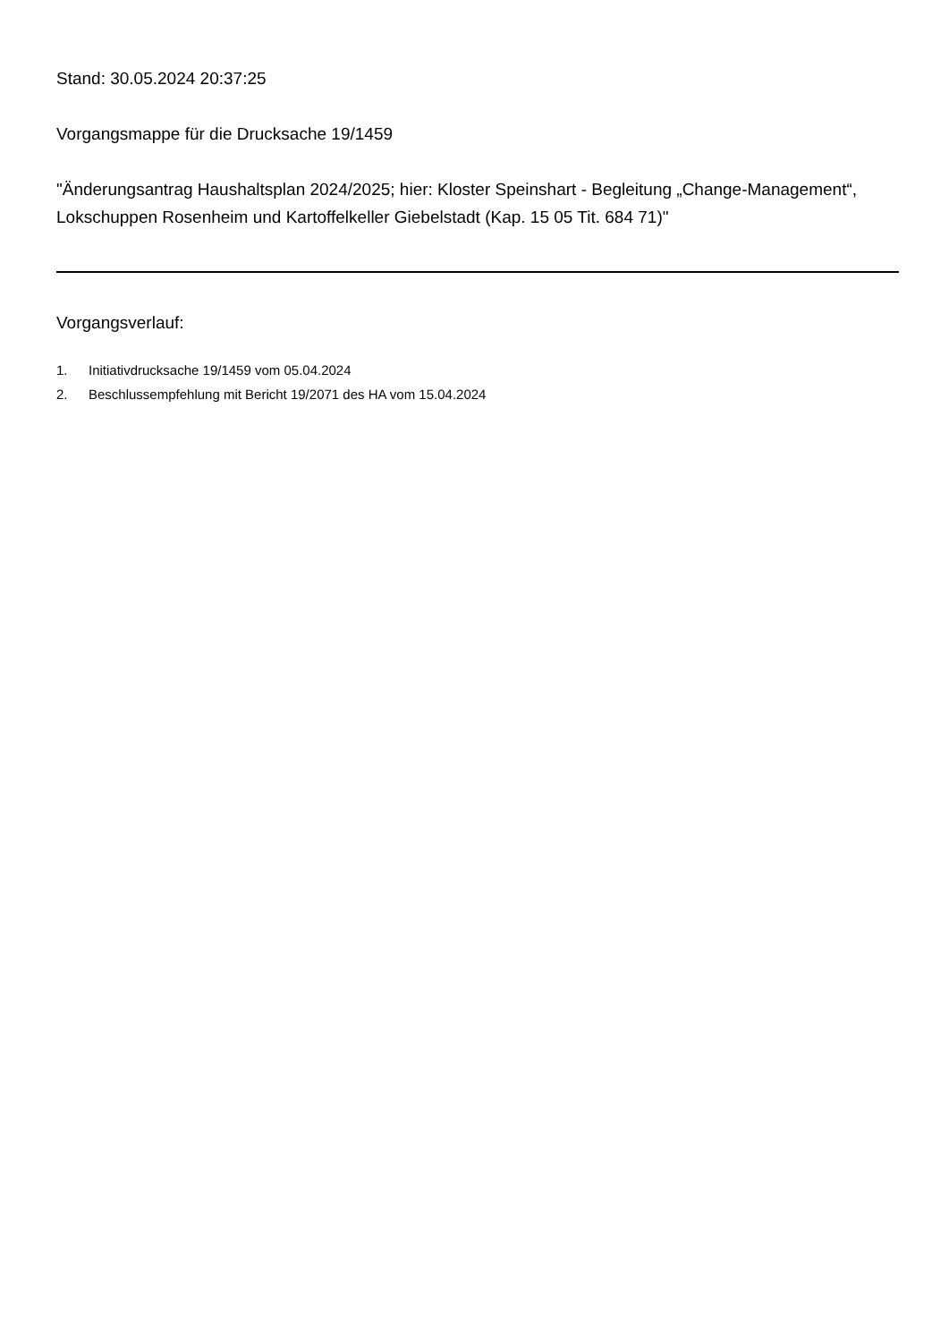Stand: 30.05.2024 20:37:25
Vorgangsmappe für die Drucksache 19/1459
"Änderungsantrag Haushaltsplan 2024/2025; hier: Kloster Speinshart - Begleitung „Change-Management“, Lokschuppen Rosenheim und Kartoffelkeller Giebelstadt (Kap. 15 05 Tit. 684 71)"
Vorgangsverlauf:
1. Initiativdrucksache 19/1459 vom 05.04.2024
2. Beschlussempfehlung mit Bericht 19/2071 des HA vom 15.04.2024